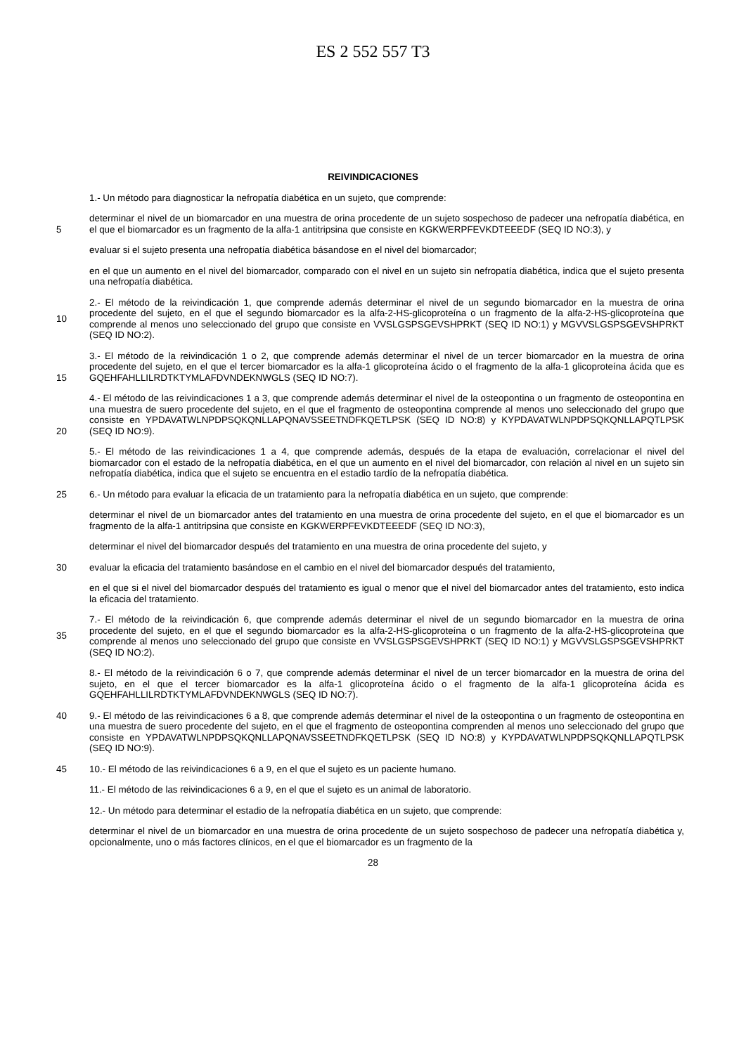ES 2 552 557 T3
REIVINDICACIONES
1.- Un método para diagnosticar la nefropatía diabética en un sujeto, que comprende:
5 determinar el nivel de un biomarcador en una muestra de orina procedente de un sujeto sospechoso de padecer una nefropatía diabética, en el que el biomarcador es un fragmento de la alfa-1 antitripsina que consiste en KGKWERPFEVKDTEEEDF (SEQ ID NO:3), y
evaluar si el sujeto presenta una nefropatía diabética básandose en el nivel del biomarcador;
en el que un aumento en el nivel del biomarcador, comparado con el nivel en un sujeto sin nefropatía diabética, indica que el sujeto presenta una nefropatía diabética.
10 2.- El método de la reivindicación 1, que comprende además determinar el nivel de un segundo biomarcador en la muestra de orina procedente del sujeto, en el que el segundo biomarcador es la alfa-2-HS-glicoproteína o un fragmento de la alfa-2-HS-glicoproteína que comprende al menos uno seleccionado del grupo que consiste en VVSLGSPSGEVSHPRKT (SEQ ID NO:1) y MGVVSLGSPSGEVSHPRKT (SEQ ID NO:2).
15 3.- El método de la reivindicación 1 o 2, que comprende además determinar el nivel de un tercer biomarcador en la muestra de orina procedente del sujeto, en el que el tercer biomarcador es la alfa-1 glicoproteína ácido o el fragmento de la alfa-1 glicoproteína ácida que es GQEHFAHLLILRDTKTYMLAFDVNDEKNWGLS (SEQ ID NO:7).
20 4.- El método de las reivindicaciones 1 a 3, que comprende además determinar el nivel de la osteopontina o un fragmento de osteopontina en una muestra de suero procedente del sujeto, en el que el fragmento de osteopontina comprende al menos uno seleccionado del grupo que consiste en YPDAVATWLNPDPSQKQNLLAPQNAVSSEETNDFKQETLPSK (SEQ ID NO:8) y KYPDAVATWLNPDPSQKQNLLAPQTLPSK (SEQ ID NO:9).
5.- El método de las reivindicaciones 1 a 4, que comprende además, después de la etapa de evaluación, correlacionar el nivel del biomarcador con el estado de la nefropatía diabética, en el que un aumento en el nivel del biomarcador, con relación al nivel en un sujeto sin nefropatía diabética, indica que el sujeto se encuentra en el estadio tardío de la nefropatía diabética.
25 6.- Un método para evaluar la eficacia de un tratamiento para la nefropatía diabética en un sujeto, que comprende:
determinar el nivel de un biomarcador antes del tratamiento en una muestra de orina procedente del sujeto, en el que el biomarcador es un fragmento de la alfa-1 antitripsina que consiste en KGKWERPFEVKDTEEEDF (SEQ ID NO:3),
determinar el nivel del biomarcador después del tratamiento en una muestra de orina procedente del sujeto, y
30 evaluar la eficacia del tratamiento basándose en el cambio en el nivel del biomarcador después del tratamiento,
en el que si el nivel del biomarcador después del tratamiento es igual o menor que el nivel del biomarcador antes del tratamiento, esto indica la eficacia del tratamiento.
35 7.- El método de la reivindicación 6, que comprende además determinar el nivel de un segundo biomarcador en la muestra de orina procedente del sujeto, en el que el segundo biomarcador es la alfa-2-HS-glicoproteína o un fragmento de la alfa-2-HS-glicoproteína que comprende al menos uno seleccionado del grupo que consiste en VVSLGSPSGEVSHPRKT (SEQ ID NO:1) y MGVVSLGSPSGEVSHPRKT (SEQ ID NO:2).
8.- El método de la reivindicación 6 o 7, que comprende además determinar el nivel de un tercer biomarcador en la muestra de orina del sujeto, en el que el tercer biomarcador es la alfa-1 glicoproteína ácido o el fragmento de la alfa-1 glicoproteína ácida es GQEHFAHLLILRDTKTYMLAFDVNDEKNWGLS (SEQ ID NO:7).
40 9.- El método de las reivindicaciones 6 a 8, que comprende además determinar el nivel de la osteopontina o un fragmento de osteopontina en una muestra de suero procedente del sujeto, en el que el fragmento de osteopontina comprenden al menos uno seleccionado del grupo que consiste en YPDAVATWLNPDPSQKQNLLAPQNAVSSEETNDFKQETLPSK (SEQ ID NO:8) y KYPDAVATWLNPDPSQKQNLLAPQTLPSK (SEQ ID NO:9).
45 10.- El método de las reivindicaciones 6 a 9, en el que el sujeto es un paciente humano.
11.- El método de las reivindicaciones 6 a 9, en el que el sujeto es un animal de laboratorio.
12.- Un método para determinar el estadio de la nefropatía diabética en un sujeto, que comprende:
determinar el nivel de un biomarcador en una muestra de orina procedente de un sujeto sospechoso de padecer una nefropatía diabética y, opcionalmente, uno o más factores clínicos, en el que el biomarcador es un fragmento de la
28